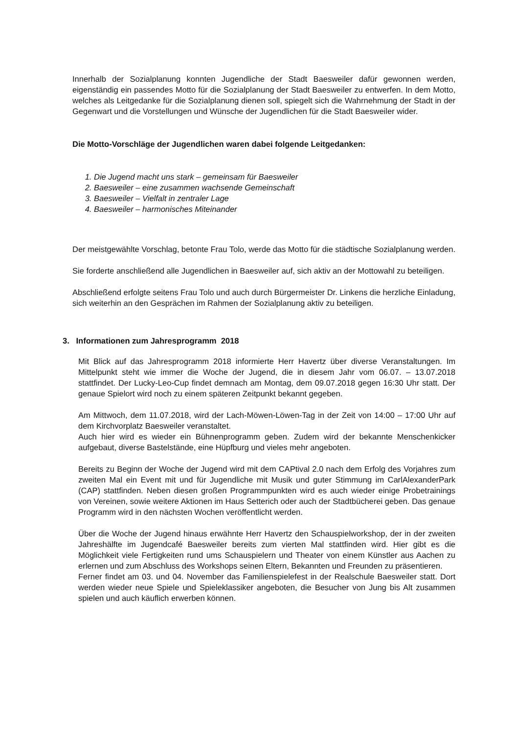Innerhalb der Sozialplanung konnten Jugendliche der Stadt Baesweiler dafür gewonnen werden, eigenständig ein passendes Motto für die Sozialplanung der Stadt Baesweiler zu entwerfen. In dem Motto, welches als Leitgedanke für die Sozialplanung dienen soll, spiegelt sich die Wahrnehmung der Stadt in der Gegenwart und die Vorstellungen und Wünsche der Jugendlichen für die Stadt Baesweiler wider.
Die Motto-Vorschläge der Jugendlichen waren dabei folgende Leitgedanken:
1. Die Jugend macht uns stark – gemeinsam für Baesweiler
2. Baesweiler – eine zusammen wachsende Gemeinschaft
3. Baesweiler – Vielfalt in zentraler Lage
4. Baesweiler – harmonisches Miteinander
Der meistgewählte Vorschlag, betonte Frau Tolo, werde das Motto für die städtische Sozialplanung werden.
Sie forderte anschließend alle Jugendlichen in Baesweiler auf, sich aktiv an der Mottowahl zu beteiligen.
Abschließend erfolgte seitens Frau Tolo und auch durch Bürgermeister Dr. Linkens die herzliche Einladung, sich weiterhin an den Gesprächen im Rahmen der Sozialplanung aktiv zu beteiligen.
3. Informationen zum Jahresprogramm 2018
Mit Blick auf das Jahresprogramm 2018 informierte Herr Havertz über diverse Veranstaltungen. Im Mittelpunkt steht wie immer die Woche der Jugend, die in diesem Jahr vom 06.07. – 13.07.2018 stattfindet. Der Lucky-Leo-Cup findet demnach am Montag, dem 09.07.2018 gegen 16:30 Uhr statt. Der genaue Spielort wird noch zu einem späteren Zeitpunkt bekannt gegeben.
Am Mittwoch, dem 11.07.2018, wird der Lach-Möwen-Löwen-Tag in der Zeit von 14:00 – 17:00 Uhr auf dem Kirchvorplatz Baesweiler veranstaltet.
Auch hier wird es wieder ein Bühnenprogramm geben. Zudem wird der bekannte Menschenkicker aufgebaut, diverse Bastelstände, eine Hüpfburg und vieles mehr angeboten.
Bereits zu Beginn der Woche der Jugend wird mit dem CAPtival 2.0 nach dem Erfolg des Vorjahres zum zweiten Mal ein Event mit und für Jugendliche mit Musik und guter Stimmung im CarlAlexanderPark (CAP) stattfinden. Neben diesen großen Programmpunkten wird es auch wieder einige Probetrainings von Vereinen, sowie weitere Aktionen im Haus Setterich oder auch der Stadtbücherei geben. Das genaue Programm wird in den nächsten Wochen veröffentlicht werden.
Über die Woche der Jugend hinaus erwähnte Herr Havertz den Schauspielworkshop, der in der zweiten Jahreshälfte im Jugendcafé Baesweiler bereits zum vierten Mal stattfinden wird. Hier gibt es die Möglichkeit viele Fertigkeiten rund ums Schauspielern und Theater von einem Künstler aus Aachen zu erlernen und zum Abschluss des Workshops seinen Eltern, Bekannten und Freunden zu präsentieren.
Ferner findet am 03. und 04. November das Familienspielefest in der Realschule Baesweiler statt. Dort werden wieder neue Spiele und Spieleklassiker angeboten, die Besucher von Jung bis Alt zusammen spielen und auch käuflich erwerben können.